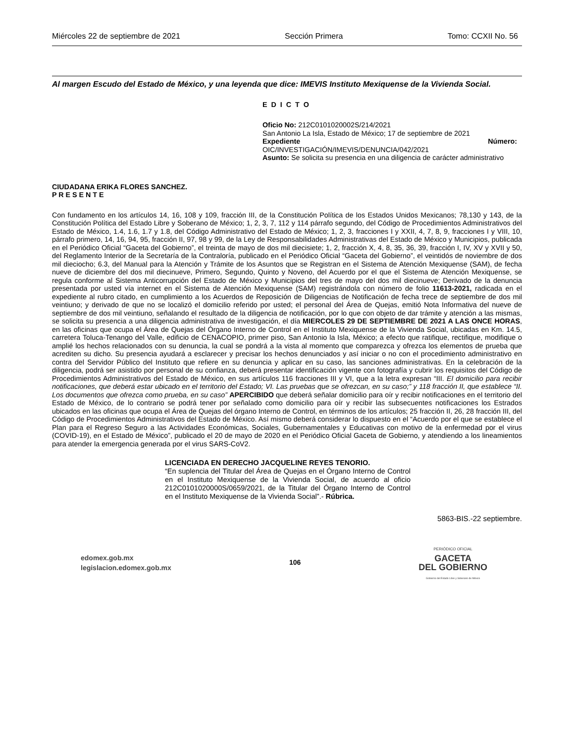Miércoles 22 de septiembre de 2021 Sección Primera Tomo: CCXII No. 56
Al margen Escudo del Estado de México, y una leyenda que dice: IMEVIS Instituto Mexiquense de la Vivienda Social.
E D I C T O
Oficio No: 212C0101020002S/214/2021
San Antonio La Isla, Estado de México; 17 de septiembre de 2021
Expediente Número:
OIC/INVESTIGACIÓN/IMEVIS/DENUNCIA/042/2021
Asunto: Se solicita su presencia en una diligencia de carácter administrativo
CIUDADANA ERIKA FLORES SANCHEZ.
P R E S E N T E
Con fundamento en los artículos 14, 16, 108 y 109, fracción III, de la Constitución Política de los Estados Unidos Mexicanos; 78,130 y 143, de la Constitución Política del Estado Libre y Soberano de México; 1, 2, 3, 7, 112 y 114 párrafo segundo, del Código de Procedimientos Administrativos del Estado de México, 1.4, 1.6, 1.7 y 1.8, del Código Administrativo del Estado de México; 1, 2, 3, fracciones I y XXII, 4, 7, 8, 9, fracciones I y VIII, 10, párrafo primero, 14, 16, 94, 95, fracción II, 97, 98 y 99, de la Ley de Responsabilidades Administrativas del Estado de México y Municipios, publicada en el Periódico Oficial “Gaceta del Gobierno”, el treinta de mayo de dos mil diecisiete; 1, 2, fracción X, 4, 8, 35, 36, 39, fracción I, IV, XV y XVII y 50, del Reglamento Interior de la Secretaría de la Contraloría, publicado en el Periódico Oficial “Gaceta del Gobierno”, el veintidós de noviembre de dos mil dieciocho; 6.3, del Manual para la Atención y Trámite de los Asuntos que se Registran en el Sistema de Atención Mexiquense (SAM), de fecha nueve de diciembre del dos mil diecinueve, Primero, Segundo, Quinto y Noveno, del Acuerdo por el que el Sistema de Atención Mexiquense, se regula conforme al Sistema Anticorrupción del Estado de México y Municipios del tres de mayo del dos mil diecinueve; Derivado de la denuncia presentada por usted vía internet en el Sistema de Atención Mexiquense (SAM) registrándola con número de folio 11613-2021, radicada en el expediente al rubro citado, en cumplimiento a los Acuerdos de Reposición de Diligencias de Notificación de fecha trece de septiembre de dos mil veintiuno; y derivado de que no se localizó el domicilio referido por usted; el personal del Área de Quejas, emitió Nota Informativa del nueve de septiembre de dos mil veintiuno, señalando el resultado de la diligencia de notificación, por lo que con objeto de dar trámite y atención a las mismas, se solicita su presencia a una diligencia administrativa de investigación, el día MIERCOLES 29 DE SEPTIEMBRE DE 2021 A LAS ONCE HORAS, en las oficinas que ocupa el Área de Quejas del Órgano Interno de Control en el Instituto Mexiquense de la Vivienda Social, ubicadas en Km. 14.5, carretera Toluca-Tenango del Valle, edificio de CENACOPIO, primer piso, San Antonio la Isla, México; a efecto que ratifique, rectifique, modifique o amplié los hechos relacionados con su denuncia, la cual se pondrá a la vista al momento que comparezca y ofrezca los elementos de prueba que acrediten su dicho. Su presencia ayudará a esclarecer y precisar los hechos denunciados y así iniciar o no con el procedimiento administrativo en contra del Servidor Público del Instituto que refiere en su denuncia y aplicar en su caso, las sanciones administrativas. En la celebración de la diligencia, podrá ser asistido por personal de su confianza, deberá presentar identificación vigente con fotografía y cubrir los requisitos del Código de Procedimientos Administrativos del Estado de México, en sus artículos 116 fracciones III y VI, que a la letra expresan “III. El domicilio para recibir notificaciones, que deberá estar ubicado en el territorio del Estado; VI. Las pruebas que se ofrezcan, en su caso;” y 118 fracción II, que establece “II. Los documentos que ofrezca como prueba, en su caso” APERCIBIDO que deberá señalar domicilio para oír y recibir notificaciones en el territorio del Estado de México, de lo contrario se podrá tener por señalado como domicilio para oír y recibir las subsecuentes notificaciones los Estrados ubicados en las oficinas que ocupa el Área de Quejas del órgano Interno de Control, en términos de los artículos; 25 fracción II, 26, 28 fracción III, del Código de Procedimientos Administrativos del Estado de México. Así mismo deberá considerar lo dispuesto en el “Acuerdo por el que se establece el Plan para el Regreso Seguro a las Actividades Económicas, Sociales, Gubernamentales y Educativas con motivo de la enfermedad por el virus (COVID-19), en el Estado de México”, publicado el 20 de mayo de 2020 en el Periódico Oficial Gaceta de Gobierno, y atendiendo a los lineamientos para atender la emergencia generada por el virus SARS-CoV2.
LICENCIADA EN DERECHO JACQUELINE REYES TENORIO.
“En suplencia del Titular del Área de Quejas en el Órgano Interno de Control en el Instituto Mexiquense de la Vivienda Social, de acuerdo al oficio 212C0101020000S/0659/2021, de la Titular del Órgano Interno de Control en el Instituto Mexiquense de la Vivienda Social”.- Rúbrica.
5863-BIS.-22 septiembre.
edomex.gob.mx
legislacion.edomex.gob.mx
106
PERIÓDICO OFICIAL
GACETA
DEL GOBIERNO
Gobierno del Estado Libre y Soberano de México